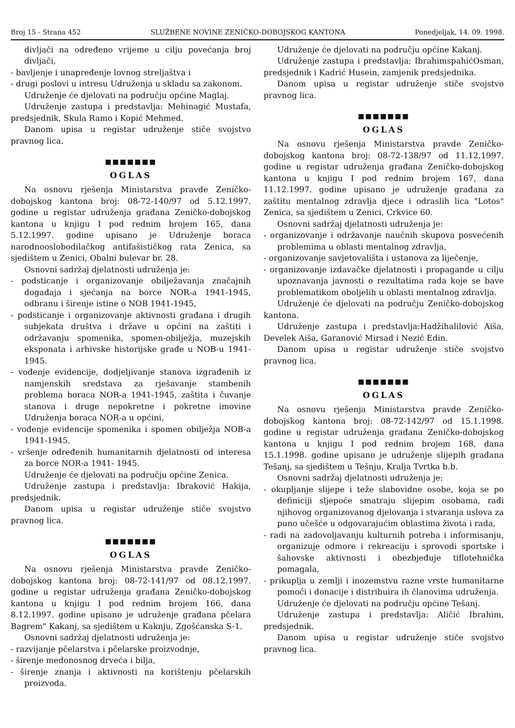Broj 15 - Strana 452 SLUŽBENE NOVINE ZENIČKO-DOBOJSKOG KANTONA Ponedjeljak, 14. 09. 1998.
divljači na određeno vrijeme u cilju povećanja broj divljači,
- bavljenje i unapređenje lovnog streljaštva i
- drugi poslovi u intresu Udruženja u skladu sa zakonom.
Udruženje će djelovati na području općine Maglaj.
Udruženje zastupa i predstavlja: Mehinagić Mustafa, predsjednik, Skula Ramo i Kopić Mehmed.
Danom upisa u registar udruženje stiče svojstvo pravnog lica.
■■■■■■■
OGLAS
Na osnovu rješenja Ministarstva pravde Zeničko-dobojskog kantona broj: 08-72-140/97 od 5.12.1997. godine u registar udruženja građana Zeničko-dobojskog kantona u knjigu I pod rednim brojem 165, dana 5.12.1997. godine upisano je Udruženje boraca narodnooslobodilačkog antifašističkog rata Zenica, sa sjedištem u Zenici, Obalni bulevar br. 28.
Osnovni sadržaj djelatnosti udruženja je:
- podsticanje i organizovanje obilježavanja značajnih događaja i sjećanja na borce NOR-a 1941-1945, odbranu i širenje istine o NOB 1941-1945,
- podsticanje i organizovanje aktivnosti građana i drugih subjekata društva i države u općini na zaštiti i održavanju spomenika, spomen-obilježja, muzejskih eksponata i arhivske historijske građe u NOB-u 1941-1945.
- vođenje evidencije, dodjeljivanje stanova izgrađenih iz namjenskih sredstava za rješavanje stambenih problema boraca NOR-a 1941-1945, zaštita i čuvanje stanova i druge nepokretne i pokretne imovine Udruženja boraca NOR-a u općini,
- vođenje evidencije spomenika i spomen obilježja NOB-a 1941-1945.
- vršenje određenih humanitarnih djelatnosti od interesa za borce NOR-a 1941- 1945.
Udruženje će djelovati na području općine Zenica.
Udruženje zastupa i predstavlja: Ibraković Hakija, predsjednik.
Danom upisa u registar udruženje stiče svojstvo pravnog lica.
■■■■■■■
OGLAS
Na osnovu rješenja Ministarstva pravde Zeničko-dobojskog kantona broj: 08-72-141/97 od 08.12.1997. godine u registar udruženja građana Zeničko-dobojskog kantona u knjigu I pod rednim brojem 166, dana 8.12.1997. godine upisano je udruženje građana pčelara Bagrem" Kakanj, sa sjedištem u Kaknju, Zgošćanska S-1.
Osnovni sadržaj djelatnosti udruženja je:
- razvijanje pčelarstva i pčelarske proizvodnje,
- širenje medonosnog drveća i bilja,
- širenje znanja i aktivnosti na korištenju pčelarskih proizvoda.
Udruženje će djelovati na području općine Kakanj.
Udruženje zastupa i predstavlja: IbrahimspahićOsman, predsjednik i Kadrić Husein, zamjenik predsjednika.
Danom upisa u registar udruženje stiče svojstvo pravnog lica.
■■■■■■■
OGLAS
Na osnovu rješenja Ministarstva pravde Zeničko-dobojskog kantona broj: 08-72-138/97 od 11.12.1997. godine u registar udruženja građana Zeničko-dobojskog kantona u knjigu I pod rednim brojem 167, dana 11.12.1997. godine upisano je udruženje građana za zaštitu mentalnog zdravlja djece i odraslih lica "Lotos" Zenica, sa sjedištem u Zenici, Crkvice 60.
Osnovni sadržaj djelatnosti udruženja je:
- organizovanje i održavanje naučnih skupova posvećenih problemima u oblasti mentalnog zdravlja,
- organizovanje savjetovališta i ustanova za liječenje,
- organizovanje izdavačke djelatnosti i propagande u cilju upoznavanja javnosti o rezultatima rada koje se bave problematikom oboljelih u oblasti mentalnog zdravlja.
Udruženje će djelovati na području Zeničko-dobojskog kantona.
Udruženje zastupa i predstavlja:Hadžihalilović Aiša, Develek Aiša, Garanović Mirsad i Nezić Edin.
Danom upisa u registar udruženje stiče svojstvo pravnog lica.
■■■■■■■
OGLAS
Na osnovu rješenja Ministarstva pravde Zeničko-dobojskog kantona broj: 08-72-142/97 od 15.1.1998. godine u registar udruženja građana Zeničko-dobojskog kantona u knjigu I pod rednim brojem 168, dana 15.1.1998. godine upisano je udruženje slijepih građana Tešanj, sa sjedištem u Tešnju, Kralja Tvrtka b.b.
Osnovni sadržaj djelatnosti udruženja je:
- okupljanje slijepe i teže slabovidne osobe, koja se po definiciji sljepoće smatraju slijepim osobama, radi njihovog organizovanog djelovanja i stvaranja uslova za puno učešće u odgovarajućim oblastima života i rada,
- radi na zadovoljavanju kulturnih potreba i informisanju, organizuje odmore i rekreaciju i sprovodi sportske i šahovske aktivnosti i obezbjeđuje tiflotehnička pomagala,
- prikuplja u zemlji i inozemstvu razne vrste humanitarne pomoći i donacije i distribuira ih članovima udruženja.
Udruženje će djelovati na području općine Tešanj.
Udruženje zastupa i predstavlja: Aličić Ibrahim, predsjednik.
Danom upisa u registar udruženje stiče svojstvo pravnog lica.